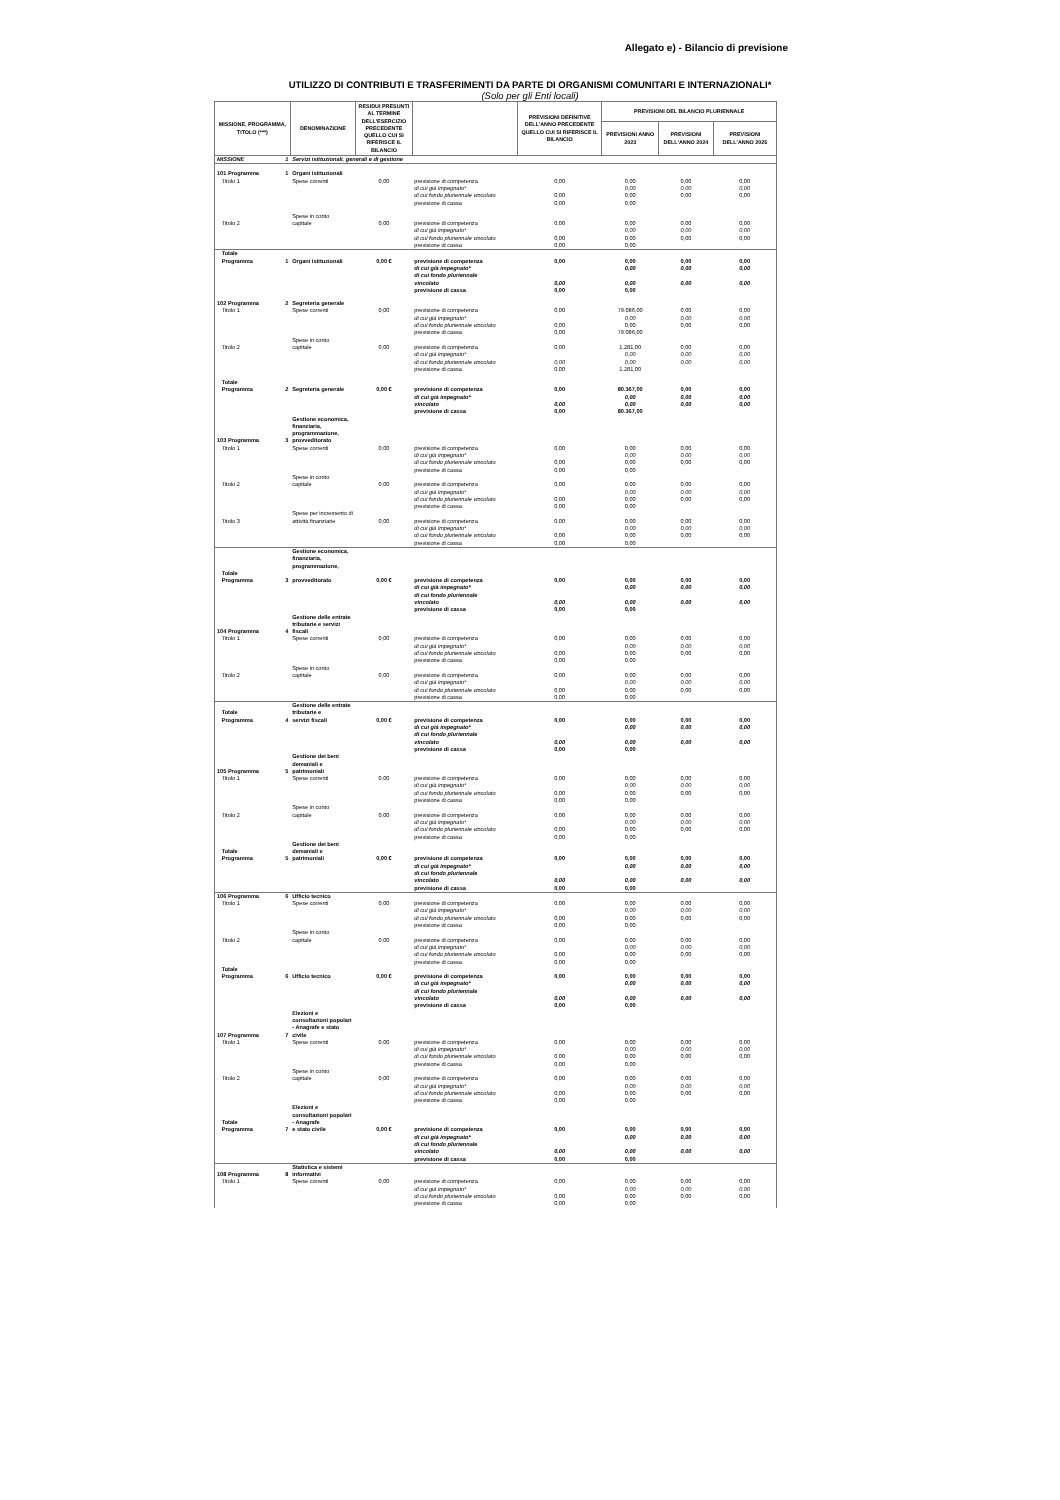Allegato e) - Bilancio di previsione
UTILIZZO DI CONTRIBUTI E TRASFERIMENTI DA PARTE DI ORGANISMI COMUNITARI E INTERNAZIONALI*
(Solo per gli Enti locali)
| MISSIONE, PROGRAMMA, TITOLO (***) | | DENOMINAZIONE | RESIDUI PRESUNTI AL TERMINE DELL'ESERCIZIO PRECEDENTE QUELLO CUI SI RIFERISCE IL BILANCIO | | PREVISIONI DEFINITIVE DELL'ANNO PRECEDENTE QUELLO CUI SI RIFERISCE IL BILANCIO | PREVISIONI DEL BILANCIO PLURIENNALE | | |
| --- | --- | --- | --- | --- | --- | --- | --- | --- |
| | | | | | | PREVISIONI ANNO 2023 | PREVISIONI DELL'ANNO 2024 | PREVISIONI DELL'ANNO 2025 |
| MISSIONE | 1 | Servizi istituzionali, generali e di gestione | | | | | | |
| 101 Programma | 1 | Organi istituzionali | | | | | | |
| Titolo 1 | | Spese correnti | 0,00 | previsione di competenza | 0,00 | 0,00 | 0,00 | 0,00 |
| | | | | di cui già impegnato* | | 0,00 | 0,00 | 0,00 |
| | | | | di cui fondo pluriennale vincolato | 0,00 | 0,00 | 0,00 | 0,00 |
| | | | | previsione di cassa | 0,00 | 0,00 | | |
| | | Spese in conto | | | | | | |
| Titolo 2 | | capitale | 0,00 | previsione di competenza | 0,00 | 0,00 | 0,00 | 0,00 |
| | | | | di cui già impegnato* | | 0,00 | 0,00 | 0,00 |
| | | | | di cui fondo pluriennale vincolato | 0,00 | 0,00 | 0,00 | 0,00 |
| | | | | previsione di cassa | 0,00 | 0,00 | | |
| Totale | | | | | | | | |
| Programma | 1 | Organi istituzionali | 0,00 € | previsione di competenza | 0,00 | 0,00 | 0,00 | 0,00 |
| | | | | di cui già impegnato* | | 0,00 | 0,00 | 0,00 |
| | | | | di cui fondo pluriennale | | | | |
| | | | | vincolato | 0,00 | 0,00 | 0,00 | 0,00 |
| | | | | previsione di cassa | 0,00 | 0,00 | | |
| 102 Programma | 2 | Segreteria generale | | | | | | |
| Titolo 1 | | Spese correnti | 0,00 | previsione di competenza | 0,00 | 79.086,00 | 0,00 | 0,00 |
| | | | | di cui già impegnato* | | 0,00 | 0,00 | 0,00 |
| | | | | di cui fondo pluriennale vincolato | 0,00 | 0,00 | 0,00 | 0,00 |
| | | | | previsione di cassa | 0,00 | 79.086,00 | | |
| | | Spese in conto | | | | | | |
| Titolo 2 | | capitale | 0,00 | previsione di competenza | 0,00 | 1.281,00 | 0,00 | 0,00 |
| | | | | di cui già impegnato* | | 0,00 | 0,00 | 0,00 |
| | | | | di cui fondo pluriennale vincolato | 0,00 | 0,00 | 0,00 | 0,00 |
| | | | | previsione di cassa | 0,00 | 1.281,00 | | |
| Totale | | | | | | | | |
| Programma | 2 | Segreteria generale | 0,00 € | previsione di competenza | 0,00 | 80.367,00 | 0,00 | 0,00 |
| | | | | di cui già impegnato* | | 0,00 | 0,00 | 0,00 |
| | | | | vincolato | 0,00 | 0,00 | 0,00 | 0,00 |
| | | | | previsione di cassa | 0,00 | 80.367,00 | | |
| 103 Programma | 3 | Gestione economica, finanziaria, programmazione, provveditorato | | | | | | |
| Titolo 1 | | Spese correnti | 0,00 | previsione di competenza | 0,00 | 0,00 | 0,00 | 0,00 |
| | | | | di cui già impegnato* | | 0,00 | 0,00 | 0,00 |
| | | | | di cui fondo pluriennale vincolato | 0,00 | 0,00 | 0,00 | 0,00 |
| | | | | previsione di cassa | 0,00 | 0,00 | | |
| | | Spese in conto | | | | | | |
| Titolo 2 | | capitale | 0,00 | previsione di competenza | 0,00 | 0,00 | 0,00 | 0,00 |
| | | | | di cui già impegnato* | | 0,00 | 0,00 | 0,00 |
| | | | | di cui fondo pluriennale vincolato | 0,00 | 0,00 | 0,00 | 0,00 |
| | | | | previsione di cassa | 0,00 | 0,00 | | |
| | | Spese per incremento di | | | | | | |
| Titolo 3 | | attività finanziarie | 0,00 | previsione di competenza | 0,00 | 0,00 | 0,00 | 0,00 |
| | | | | di cui già impegnato* | | 0,00 | 0,00 | 0,00 |
| | | | | di cui fondo pluriennale vincolato | 0,00 | 0,00 | 0,00 | 0,00 |
| | | | | previsione di cassa | 0,00 | 0,00 | | |
| | | Gestione economica, finanziaria, programmazione, | | | | | | |
| Totale Programma | 3 | provveditorato | 0,00 € | previsione di competenza | 0,00 | 0,00 | 0,00 | 0,00 |
| | | | | di cui già impegnato* | | 0,00 | 0,00 | 0,00 |
| | | | | di cui fondo pluriennale | | | | |
| | | | | vincolato | 0,00 | 0,00 | 0,00 | 0,00 |
| | | | | previsione di cassa | 0,00 | 0,00 | | |
| 104 Programma | 4 | Gestione delle entrate tributarie e servizi fiscali | | | | | | |
| Titolo 1 | | Spese correnti | 0,00 | previsione di competenza | 0,00 | 0,00 | 0,00 | 0,00 |
| | | | | di cui già impegnato* | | 0,00 | 0,00 | 0,00 |
| | | | | di cui fondo pluriennale vincolato | 0,00 | 0,00 | 0,00 | 0,00 |
| | | | | previsione di cassa | 0,00 | 0,00 | | |
| | | Spese in conto | | | | | | |
| Titolo 2 | | capitale | 0,00 | previsione di competenza | 0,00 | 0,00 | 0,00 | 0,00 |
| | | | | di cui già impegnato* | | 0,00 | 0,00 | 0,00 |
| | | | | di cui fondo pluriennale vincolato | 0,00 | 0,00 | 0,00 | 0,00 |
| | | | | previsione di cassa | 0,00 | 0,00 | | |
| Totale | | Gestione delle entrate tributarie e | | | | | | |
| Programma | 4 | servizi fiscali | 0,00 € | previsione di competenza | 0,00 | 0,00 | 0,00 | 0,00 |
| | | | | di cui già impegnato* | | 0,00 | 0,00 | 0,00 |
| | | | | di cui fondo pluriennale | | | | |
| | | | | vincolato | 0,00 | 0,00 | 0,00 | 0,00 |
| | | | | previsione di cassa | 0,00 | 0,00 | | |
| 105 Programma | 5 | Gestione dei beni demaniali e patrimoniali | | | | | | |
| Titolo 1 | | Spese correnti | 0,00 | previsione di competenza | 0,00 | 0,00 | 0,00 | 0,00 |
| | | | | di cui già impegnato* | | 0,00 | 0,00 | 0,00 |
| | | | | di cui fondo pluriennale vincolato | 0,00 | 0,00 | 0,00 | 0,00 |
| | | | | previsione di cassa | 0,00 | 0,00 | | |
| | | Spese in conto | | | | | | |
| Titolo 2 | | capitale | 0,00 | previsione di competenza | 0,00 | 0,00 | 0,00 | 0,00 |
| | | | | di cui già impegnato* | | 0,00 | 0,00 | 0,00 |
| | | | | di cui fondo pluriennale vincolato | 0,00 | 0,00 | 0,00 | 0,00 |
| | | | | previsione di cassa | 0,00 | 0,00 | | |
| Totale | | Gestione dei beni demaniali e | | | | | | |
| Programma | 5 | patrimoniali | 0,00 € | previsione di competenza | 0,00 | 0,00 | 0,00 | 0,00 |
| | | | | di cui già impegnato* | | 0,00 | 0,00 | 0,00 |
| | | | | di cui fondo pluriennale | | | | |
| | | | | vincolato | 0,00 | 0,00 | 0,00 | 0,00 |
| | | | | previsione di cassa | 0,00 | 0,00 | | |
| 106 Programma | 6 | Ufficio tecnico | | | | | | |
| Titolo 1 | | Spese correnti | 0,00 | previsione di competenza | 0,00 | 0,00 | 0,00 | 0,00 |
| | | | | di cui già impegnato* | | 0,00 | 0,00 | 0,00 |
| | | | | di cui fondo pluriennale vincolato | 0,00 | 0,00 | 0,00 | 0,00 |
| | | | | previsione di cassa | 0,00 | 0,00 | | |
| | | Spese in conto | | | | | | |
| Titolo 2 | | capitale | 0,00 | previsione di competenza | 0,00 | 0,00 | 0,00 | 0,00 |
| | | | | di cui già impegnato* | | 0,00 | 0,00 | 0,00 |
| | | | | di cui fondo pluriennale vincolato | 0,00 | 0,00 | 0,00 | 0,00 |
| | | | | previsione di cassa | 0,00 | 0,00 | | |
| Totale | | | | | | | | |
| Programma | 6 | Ufficio tecnico | 0,00 € | previsione di competenza | 0,00 | 0,00 | 0,00 | 0,00 |
| | | | | di cui già impegnato* | | 0,00 | 0,00 | 0,00 |
| | | | | di cui fondo pluriennale | | | | |
| | | | | vincolato | 0,00 | 0,00 | 0,00 | 0,00 |
| | | | | previsione di cassa | 0,00 | 0,00 | | |
| 107 Programma | 7 | Elezioni e consultazioni popolari - Anagrafe e stato civile | | | | | | |
| Titolo 1 | | Spese correnti | 0,00 | previsione di competenza | 0,00 | 0,00 | 0,00 | 0,00 |
| | | | | di cui già impegnato* | | 0,00 | 0,00 | 0,00 |
| | | | | di cui fondo pluriennale vincolato | 0,00 | 0,00 | 0,00 | 0,00 |
| | | | | previsione di cassa | 0,00 | 0,00 | | |
| | | Spese in conto | | | | | | |
| Titolo 2 | | capitale | 0,00 | previsione di competenza | 0,00 | 0,00 | 0,00 | 0,00 |
| | | | | di cui già impegnato* | | 0,00 | 0,00 | 0,00 |
| | | | | di cui fondo pluriennale vincolato | 0,00 | 0,00 | 0,00 | 0,00 |
| | | | | previsione di cassa | 0,00 | 0,00 | | |
| Totale | | Elezioni e consultazioni popolari - Anagrafe | | | | | | |
| Programma | 7 | e stato civile | 0,00 € | previsione di competenza | 0,00 | 0,00 | 0,00 | 0,00 |
| | | | | di cui già impegnato* | | 0,00 | 0,00 | 0,00 |
| | | | | di cui fondo pluriennale | | | | |
| | | | | vincolato | 0,00 | 0,00 | 0,00 | 0,00 |
| | | | | previsione di cassa | 0,00 | 0,00 | | |
| 108 Programma | 8 | Statistica e sistemi informativi | | | | | | |
| Titolo 1 | | Spese correnti | 0,00 | previsione di competenza | 0,00 | 0,00 | 0,00 | 0,00 |
| | | | | di cui già impegnato* | | 0,00 | 0,00 | 0,00 |
| | | | | di cui fondo pluriennale vincolato | 0,00 | 0,00 | 0,00 | 0,00 |
| | | | | previsione di cassa | 0,00 | 0,00 | | |